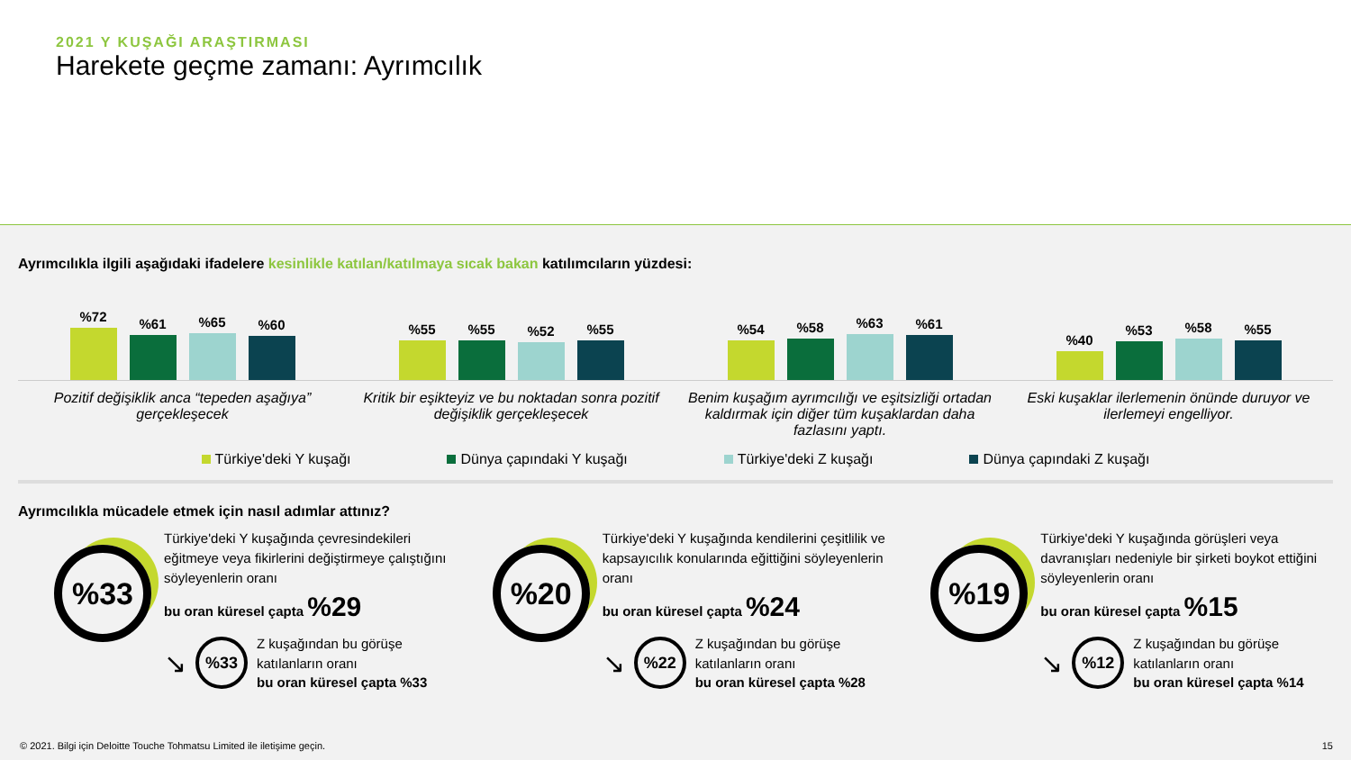2021 Y KUŞAĞI ARAŞTIRMASI
Harekete geçme zamanı: Ayrımcılık
Ayrımcılıkla ilgili aşağıdaki ifadelere kesinlikle katılan/katılmaya sıcak bakan katılımcıların yüzdesi:
%72
%61
%65
%60
%55
%55
%52
%55
%54
%58
%63
%61
%40
%53
%58
%55
Pozitif değişiklik anca “tepeden aşağıya” gerçekleşecek
Kritik bir eşikteyiz ve bu noktadan sonra pozitif değişiklik gerçekleşecek
Benim kuşağım ayrımcılığı ve eşitsizliği ortadan kaldırmak için diğer tüm kuşaklardan daha fazlasını yaptı.
Eski kuşaklar ilerlemenin önünde duruyor ve ilerlemeyi engelliyor.
Türkiye'deki Y kuşağı Dünya çapındaki Y kuşağı Türkiye'deki Z kuşağı Dünya çapındaki Z kuşağı
Ayrımcılıkla mücadele etmek için nasıl adımlar attınız?
%33
Türkiye'deki Y kuşağında çevresindekileri eğitmeye veya fikirlerini değiştirmeye çalıştığını söyleyenlerin oranı
bu oran küresel çapta %29
↘
%33
Z kuşağından bu görüşe katılanların oranı
bu oran küresel çapta %33
%20
Türkiye'deki Y kuşağında kendilerini çeşitlilik ve kapsayıcılık konularında eğittiğini söyleyenlerin oranı
bu oran küresel çapta %24
↘
%22
Z kuşağından bu görüşe katılanların oranı
bu oran küresel çapta %28
%19
Türkiye'deki Y kuşağında görüşleri veya davranışları nedeniyle bir şirketi boykot ettiğini söyleyenlerin oranı
bu oran küresel çapta %15
↘
%12
Z kuşağından bu görüşe katılanların oranı
bu oran küresel çapta %14
© 2021. Bilgi için Deloitte Touche Tohmatsu Limited ile iletişime geçin. 15